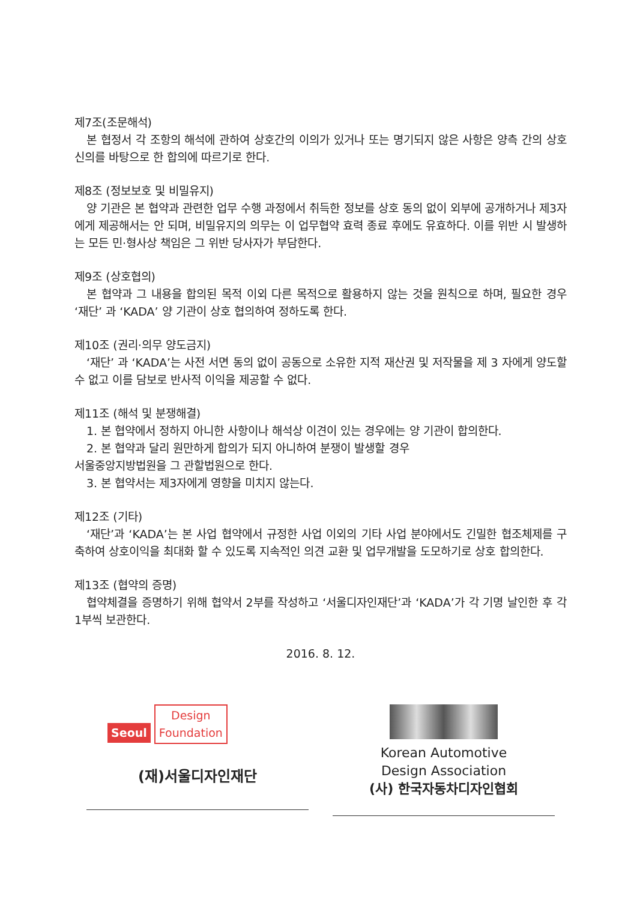제7조(조문해석)
본 협정서 각 조항의 해석에 관하여 상호간의 이의가 있거나 또는 명기되지 않은 사항은 양측 간의 상호 신의를 바탕으로 한 합의에 따르기로 한다.
제8조 (정보보호 및 비밀유지)
양 기관은 본 협약과 관련한 업무 수행 과정에서 취득한 정보를 상호 동의 없이 외부에 공개하거나 제3자에게 제공해서는 안 되며, 비밀유지의 의무는 이 업무협약 효력 종료 후에도 유효하다. 이를 위반 시 발생하는 모든 민·형사상 책임은 그 위반 당사자가 부담한다.
제9조 (상호협의)
본 협약과 그 내용을 합의된 목적 이외 다른 목적으로 활용하지 않는 것을 원칙으로 하며, 필요한 경우 ‘재단’ 과 ‘KADA’ 양 기관이 상호 협의하여 정하도록 한다.
제10조 (권리·의무 양도금지)
‘재단’ 과 ‘KADA’는 사전 서면 동의 없이 공동으로 소유한 지적 재산권 및 저작물을 제 3 자에게 양도할 수 없고 이를 담보로 반사적 이익을 제공할 수 없다.
제11조 (해석 및 분쟁해결)
1. 본 협약에서 정하지 아니한 사항이나 해석상 이견이 있는 경우에는 양 기관이 합의한다.
2. 본 협약과 달리 원만하게 합의가 되지 아니하여 분쟁이 발생할 경우
서울중앙지방법원을 그 관할법원으로 한다.
3. 본 협약서는 제3자에게 영향을 미치지 않는다.
제12조 (기타)
‘재단’과 ‘KADA’는 본 사업 협약에서 규정한 사업 이외의 기타 사업 분야에서도 긴밀한 협조체제를 구축하여 상호이익을 최대화 할 수 있도록 지속적인 의견 교환 및 업무개발을 도모하기로 상호 합의한다.
제13조 (협약의 증명)
협약체결을 증명하기 위해 협약서 2부를 작성하고 ‘서울디자인재단’과 ‘KADA’가 각 기명 날인한 후 각 1부씩 보관한다.
2016. 8. 12.
Seoul Design
Foundation
(재)서울디자인재단
Korean Automotive
Design Association
(사) 한국자동차디자인협회